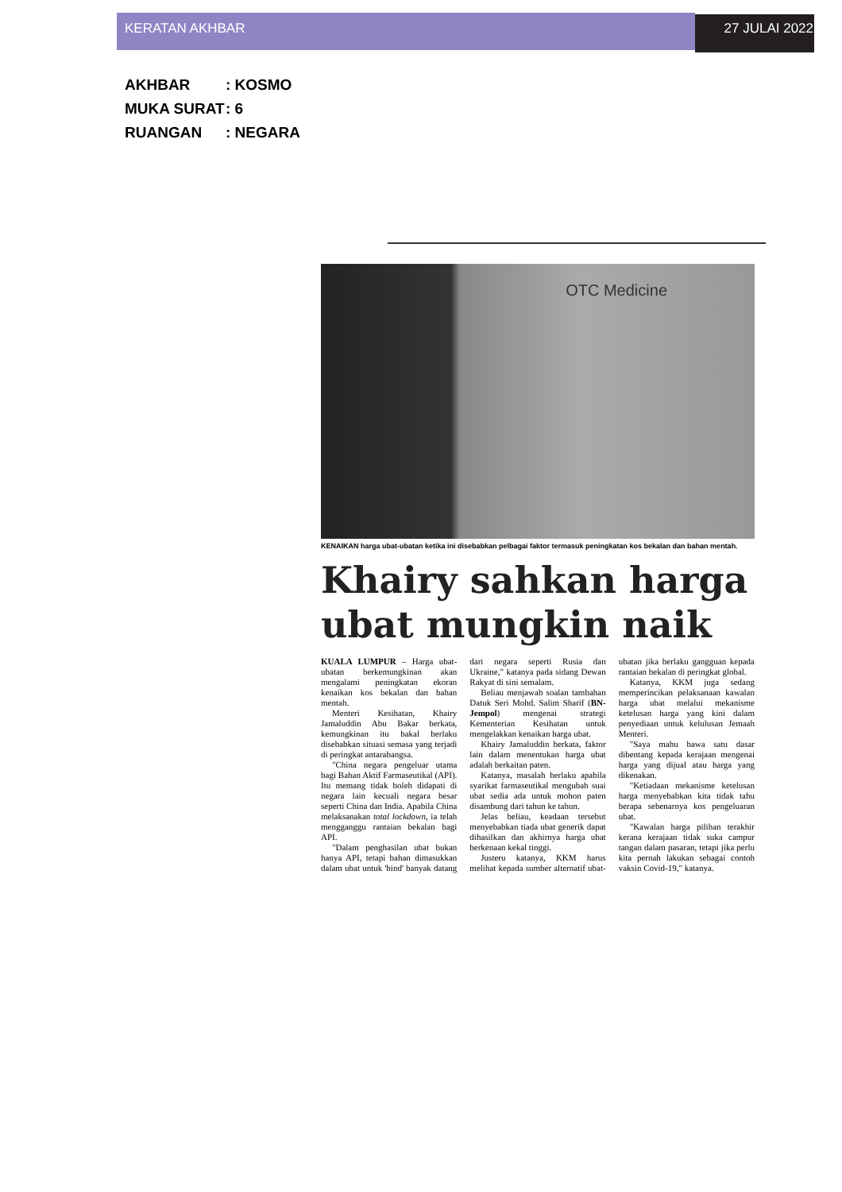KERATAN AKHBAR 27 JULAI 2022
AKHBAR: KOSMO
MUKA SURAT: 6
RUANGAN: NEGARA
OTC Medicine
KENAIKAN harga ubat-ubatan ketika ini disebabkan pelbagai faktor termasuk peningkatan kos bekalan dan bahan mentah.
Khairy sahkan harga ubat mungkin naik
KUALA LUMPUR – Harga ubat-ubatan berkemungkinan akan mengalami peningkatan ekoran kenaikan kos bekalan dan bahan mentah.
Menteri Kesihatan, Khairy Jamaluddin Abu Bakar berkata, kemungkinan itu bakal berlaku disebabkan situasi semasa yang terjadi di peringkat antarabangsa.
"China negara pengeluar utama bagi Bahan Aktif Farmaseutikal (API). Itu memang tidak boleh didapati di negara lain kecuali negara besar seperti China dan India. Apabila China melaksanakan total lockdown, ia telah mengganggu rantaian bekalan bagi API.
"Dalam penghasilan ubat bukan hanya API, tetapi bahan dimasukkan dalam ubat untuk 'bind' banyak datang dari negara seperti Rusia dan Ukraine," katanya pada sidang Dewan Rakyat di sini semalam.
Beliau menjawab soalan tambahan Datuk Seri Mohd. Salim Sharif (BN-Jempol) mengenai strategi Kementerian Kesihatan untuk mengelakkan kenaikan harga ubat.
Khairy Jamaluddin berkata, faktor lain dalam menentukan harga ubat adalah berkaitan paten.
Katanya, masalah berlaku apabila syarikat farmaseutikal mengubah suai ubat sedia ada untuk mohon paten disambung dari tahun ke tahun.
Jelas beliau, keadaan tersebut menyebabkan tiada ubat generik dapat dihasilkan dan akhirnya harga ubat berkenaan kekal tinggi.
Justeru katanya, KKM harus melihat kepada sumber alternatif ubat-ubatan jika berlaku gangguan kepada rantaian bekalan di peringkat global.
Katanya, KKM juga sedang memperincikan pelaksanaan kawalan harga ubat melalui mekanisme ketelusan harga yang kini dalam penyediaan untuk kelulusan Jemaah Menteri.
"Saya mahu bawa satu dasar dibentang kepada kerajaan mengenai harga yang dijual atau harga yang dikenakan.
"Ketiadaan mekanisme ketelusan harga menyebabkan kita tidak tahu berapa sebenarnya kos pengeluaran ubat.
"Kawalan harga pilihan terakhir kerana kerajaan tidak suka campur tangan dalam pasaran, tetapi jika perlu kita pernah lakukan sebagai contoh vaksin Covid-19," katanya.